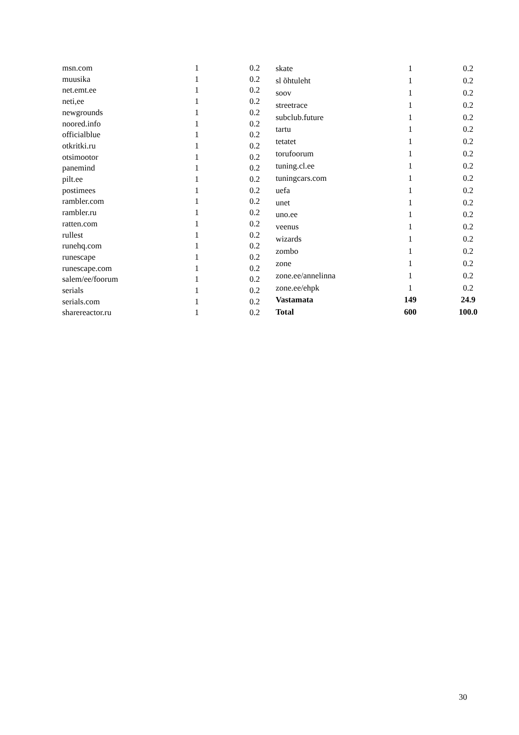| msn.com | 1 | 0.2 |
| muusika | 1 | 0.2 |
| net.emt.ee | 1 | 0.2 |
| neti,ee | 1 | 0.2 |
| newgrounds | 1 | 0.2 |
| noored.info | 1 | 0.2 |
| officialblue | 1 | 0.2 |
| otkritki.ru | 1 | 0.2 |
| otsimootor | 1 | 0.2 |
| panemind | 1 | 0.2 |
| pilt.ee | 1 | 0.2 |
| postimees | 1 | 0.2 |
| rambler.com | 1 | 0.2 |
| rambler.ru | 1 | 0.2 |
| ratten.com | 1 | 0.2 |
| rullest | 1 | 0.2 |
| runehq.com | 1 | 0.2 |
| runescape | 1 | 0.2 |
| runescape.com | 1 | 0.2 |
| salem/ee/foorum | 1 | 0.2 |
| serials | 1 | 0.2 |
| serials.com | 1 | 0.2 |
| sharereactor.ru | 1 | 0.2 |
| skate | 1 | 0.2 |
| sl õhtuleht | 1 | 0.2 |
| soov | 1 | 0.2 |
| streetrace | 1 | 0.2 |
| subclub.future | 1 | 0.2 |
| tartu | 1 | 0.2 |
| tetatet | 1 | 0.2 |
| torufoorum | 1 | 0.2 |
| tuning.cl.ee | 1 | 0.2 |
| tuningcars.com | 1 | 0.2 |
| uefa | 1 | 0.2 |
| unet | 1 | 0.2 |
| uno.ee | 1 | 0.2 |
| veenus | 1 | 0.2 |
| wizards | 1 | 0.2 |
| zombo | 1 | 0.2 |
| zone | 1 | 0.2 |
| zone.ee/annelinna | 1 | 0.2 |
| zone.ee/ehpk | 1 | 0.2 |
| Vastamata | 149 | 24.9 |
| Total | 600 | 100.0 |
30